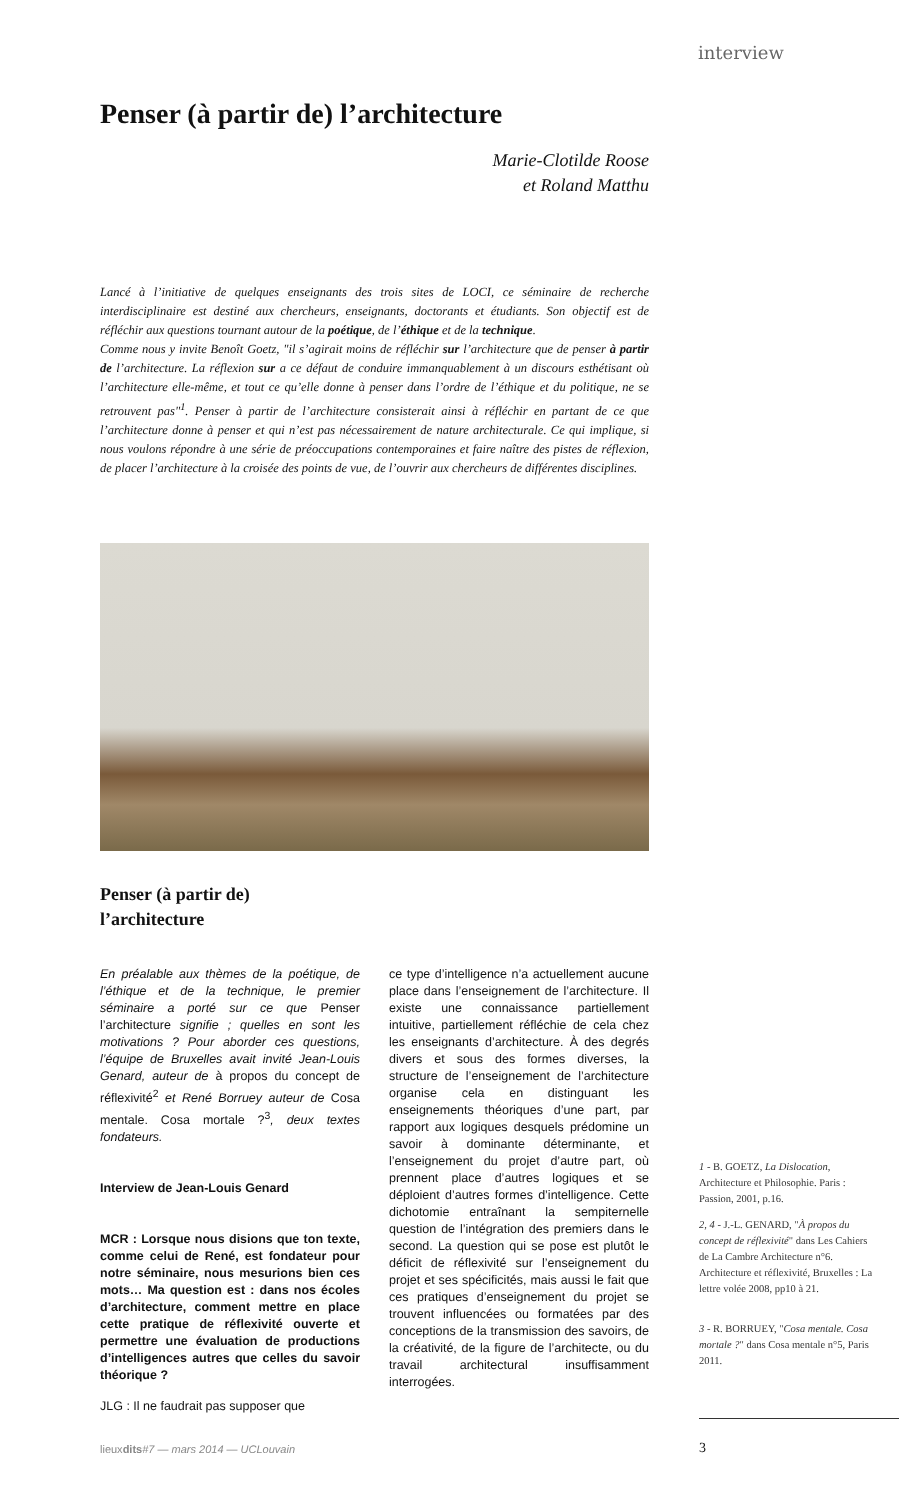interview
Penser (à partir de) l’architecture
Marie-Clotilde Roose
et Roland Matthu
Lancé à l’initiative de quelques enseignants des trois sites de LOCI, ce séminaire de recherche interdisciplinaire est destiné aux chercheurs, enseignants, doctorants et étudiants. Son objectif est de réfléchir aux questions tournant autour de la poétique, de l’éthique et de la technique.
Comme nous y invite Benoît Goetz, "il s’agirait moins de réfléchir sur l’architecture que de penser à partir de l’architecture. La réflexion sur a ce défaut de conduire immanquablement à un discours esthétisant où l’architecture elle-même, et tout ce qu’elle donne à penser dans l’ordre de l’éthique et du politique, ne se retrouvent pas"<sup>1</sup>. Penser à partir de l’architecture consisterait ainsi à réfléchir en partant de ce que l’architecture donne à penser et qui n’est pas nécessairement de nature architecturale. Ce qui implique, si nous voulons répondre à une série de préoccupations contemporaines et faire naître des pistes de réflexion, de placer l’architecture à la croisée des points de vue, de l’ouvrir aux chercheurs de différentes disciplines.
Penser (à partir de)
l’architecture
En préalable aux thèmes de la poétique, de l’éthique et de la technique, le premier séminaire a porté sur ce que Penser l’architecture signifie ; quelles en sont les motivations ? Pour aborder ces questions, l’équipe de Bruxelles avait invité Jean-Louis Genard, auteur de à propos du concept de réflexivité<sup>2</sup> et René Borruey auteur de Cosa mentale. Cosa mortale ?<sup>3</sup>, deux textes fondateurs.
Interview de Jean-Louis Genard
MCR : Lorsque nous disions que ton texte, comme celui de René, est fondateur pour notre séminaire, nous mesurions bien ces mots… Ma question est : dans nos écoles d’architecture, comment mettre en place cette pratique de réflexivité ouverte et permettre une évaluation de productions d’intelligences autres que celles du savoir théorique ?
JLG : Il ne faudrait pas supposer que
ce type d’intelligence n’a actuellement aucune place dans l’enseignement de l’architecture. Il existe une connaissance partiellement intuitive, partiellement réfléchie de cela chez les enseignants d’architecture. À des degrés divers et sous des formes diverses, la structure de l’enseignement de l’architecture organise cela en distinguant les enseignements théoriques d’une part, par rapport aux logiques desquels prédomine un savoir à dominante déterminante, et l’enseignement du projet d’autre part, où prennent place d’autres logiques et se déploient d’autres formes d’intelligence. Cette dichotomie entraînant la sempiternelle question de l’intégration des premiers dans le second. La question qui se pose est plutôt le déficit de réflexivité sur l’enseignement du projet et ses spécificités, mais aussi le fait que ces pratiques d’enseignement du projet se trouvent influencées ou formatées par des conceptions de la transmission des savoirs, de la créativité, de la figure de l’architecte, ou du travail architectural insuffisamment interrogées.
1 - B. GOETZ, La Dislocation, Architecture et Philosophie. Paris : Passion, 2001, p.16.
2, 4 - J.-L. GENARD, "À propos du concept de réflexivité" dans Les Cahiers de La Cambre Architecture n°6. Architecture et réflexivité, Bruxelles : La lettre volée 2008, pp10 à 21.
3 - R. BORRUEY, "Cosa mentale. Cosa mortale ?" dans Cosa mentale n°5, Paris 2011.
lieuxdits#7 — mars 2014 — UCLouvain
3